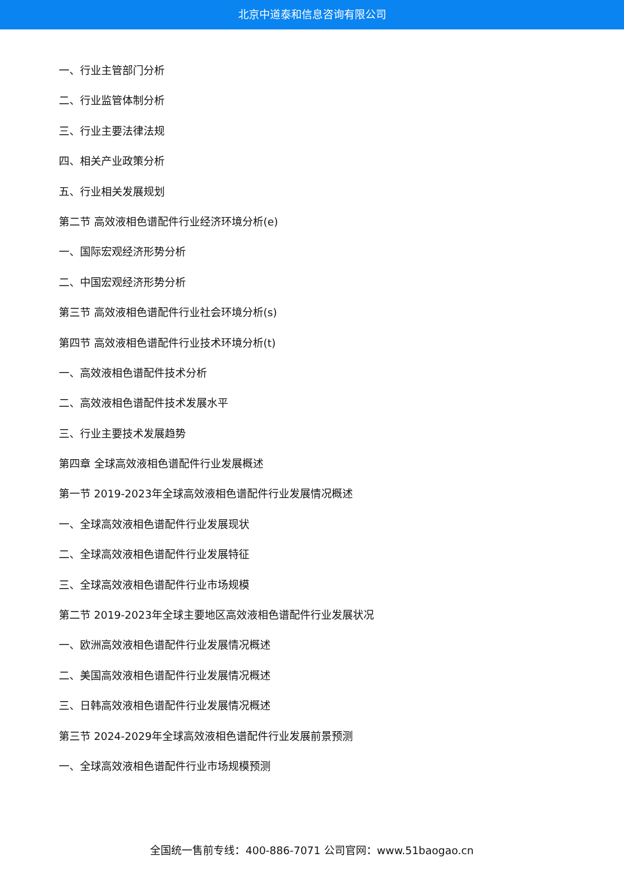北京中道泰和信息咨询有限公司
一、行业主管部门分析
二、行业监管体制分析
三、行业主要法律法规
四、相关产业政策分析
五、行业相关发展规划
第二节 高效液相色谱配件行业经济环境分析(e)
一、国际宏观经济形势分析
二、中国宏观经济形势分析
第三节 高效液相色谱配件行业社会环境分析(s)
第四节 高效液相色谱配件行业技术环境分析(t)
一、高效液相色谱配件技术分析
二、高效液相色谱配件技术发展水平
三、行业主要技术发展趋势
第四章 全球高效液相色谱配件行业发展概述
第一节 2019-2023年全球高效液相色谱配件行业发展情况概述
一、全球高效液相色谱配件行业发展现状
二、全球高效液相色谱配件行业发展特征
三、全球高效液相色谱配件行业市场规模
第二节 2019-2023年全球主要地区高效液相色谱配件行业发展状况
一、欧洲高效液相色谱配件行业发展情况概述
二、美国高效液相色谱配件行业发展情况概述
三、日韩高效液相色谱配件行业发展情况概述
第三节 2024-2029年全球高效液相色谱配件行业发展前景预测
一、全球高效液相色谱配件行业市场规模预测
全国统一售前专线：400-886-7071 公司官网：www.51baogao.cn